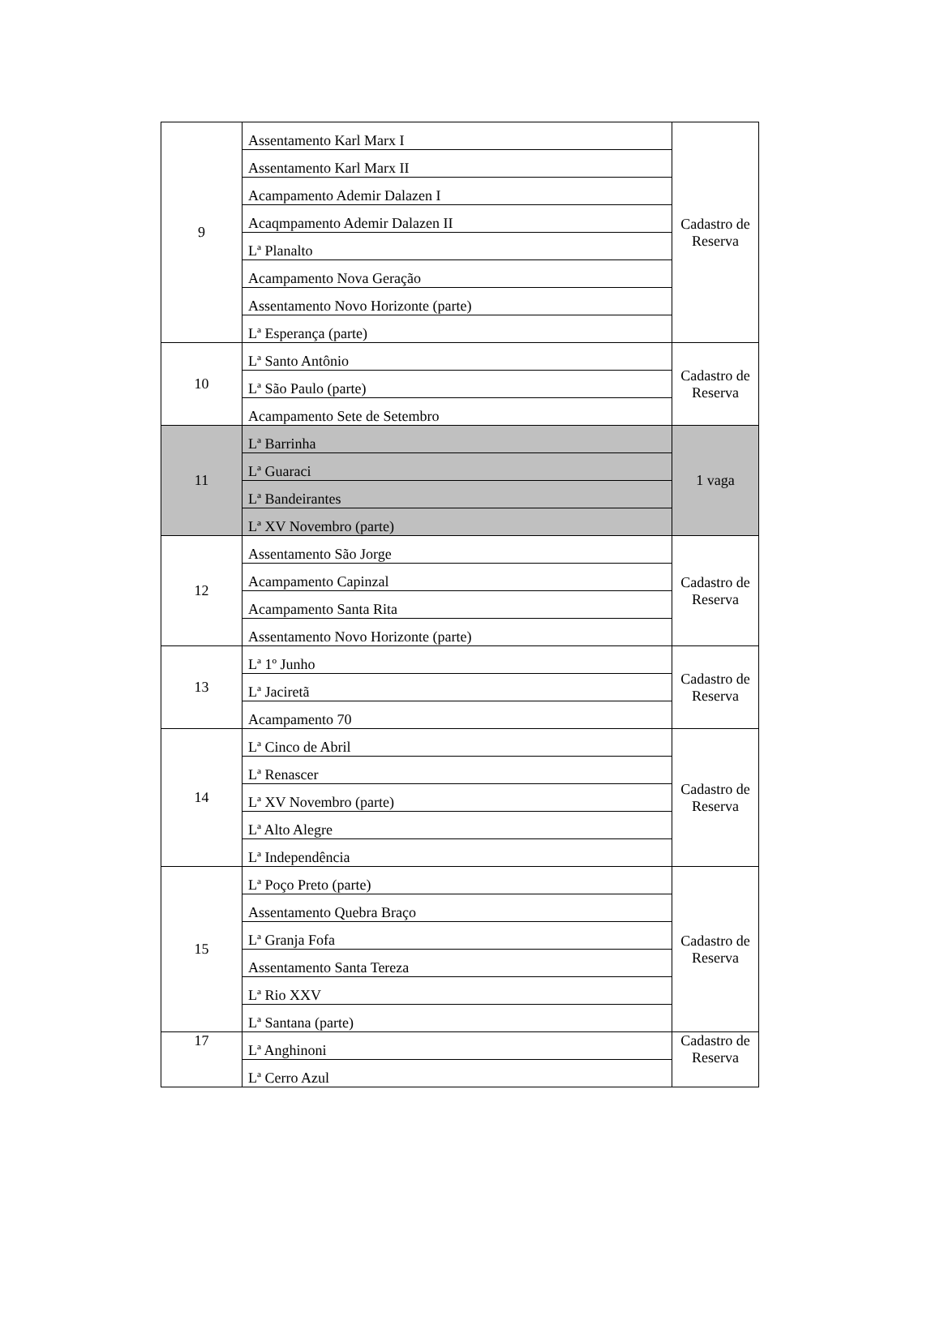| 9 | Assentamento Karl Marx I | Cadastro de Reserva |
| | Assentamento Karl Marx II | |
| | Acampamento Ademir Dalazen I | |
| | Acaqmpamento Ademir Dalazen II | |
| | Lª Planalto | |
| | Acampamento Nova Geração | |
| | Assentamento Novo Horizonte (parte) | |
| | Lª Esperança (parte) | |
| 10 | Lª Santo Antônio | Cadastro de Reserva |
| | Lª São Paulo (parte) | |
| | Acampamento Sete de Setembro | |
| 11 | Lª Barrinha | 1 vaga |
| | Lª Guaraci | |
| | Lª Bandeirantes | |
| | Lª XV Novembro (parte) | |
| 12 | Assentamento São Jorge | Cadastro de Reserva |
| | Acampamento Capinzal | |
| | Acampamento Santa Rita | |
| | Assentamento Novo Horizonte (parte) | |
| 13 | Lª 1º Junho | Cadastro de Reserva |
| | Lª Jaciretã | |
| | Acampamento 70 | |
| 14 | Lª Cinco de Abril | Cadastro de Reserva |
| | Lª Renascer | |
| | Lª XV Novembro (parte) | |
| | Lª Alto Alegre | |
| | Lª Independência | |
| 15 | Lª Poço Preto (parte) | Cadastro de Reserva |
| | Assentamento Quebra Braço | |
| | Lª Granja Fofa | |
| | Assentamento Santa Tereza | |
| | Lª Rio XXV | |
| | Lª Santana (parte) | |
| 17 | Lª Anghinoni | Cadastro de Reserva |
| | Lª Cerro Azul | |